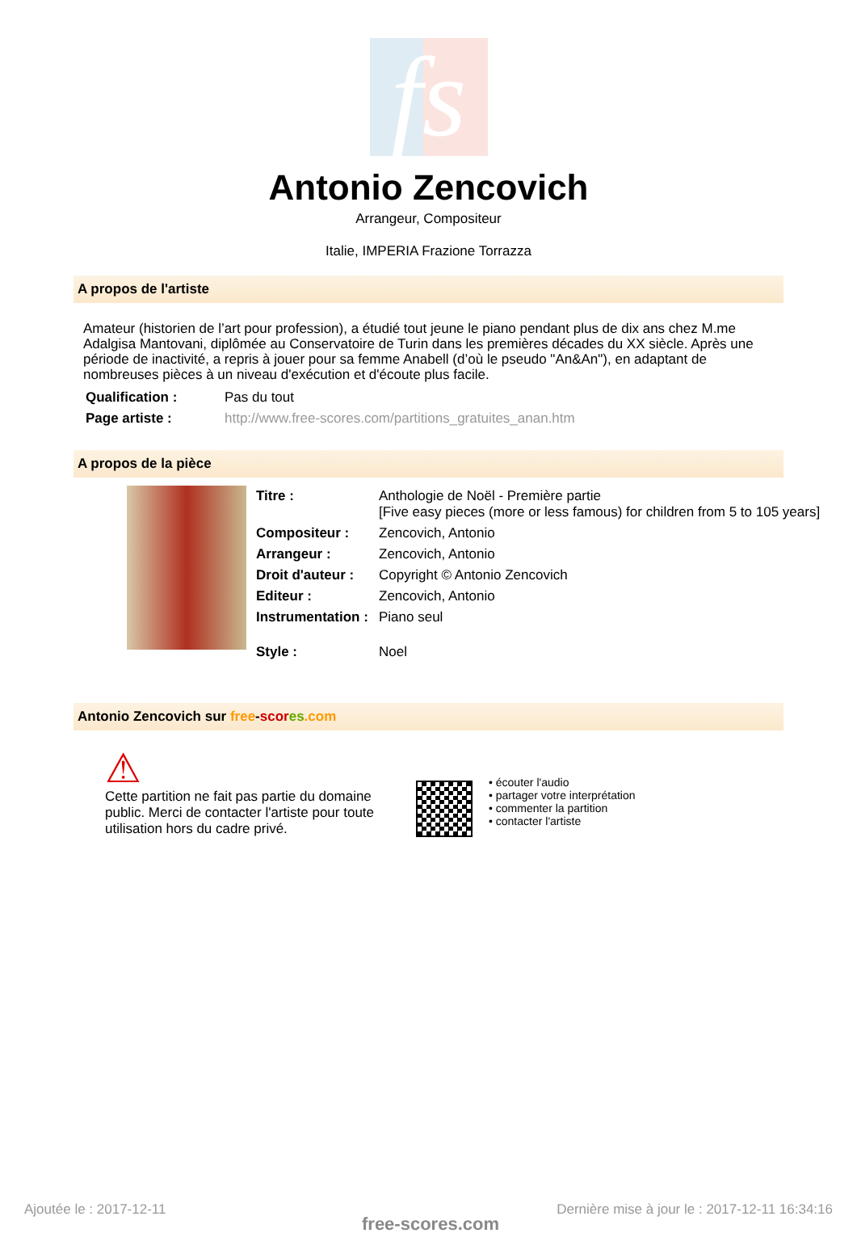fs
Antonio Zencovich
Arrangeur, Compositeur
Italie, IMPERIA Frazione Torrazza
A propos de l'artiste
Amateur (historien de l’art pour profession), a étudié tout jeune le piano pendant plus de dix ans chez M.me Adalgisa Mantovani, diplômée au Conservatoire de Turin dans les premières décades du XX siècle. Après une période de inactivité, a repris à jouer pour sa femme Anabell (d’où le pseudo "An&An"), en adaptant de nombreuses pièces à un niveau d'exécution et d'écoute plus facile.
| Qualification : | Pas du tout |
| Page artiste : | http://www.free-scores.com/partitions_gratuites_anan.htm |
A propos de la pièce
| Titre : | Anthologie de Noël - Première partie [Five easy pieces (more or less famous) for children from 5 to 105 years] |
| Compositeur : | Zencovich, Antonio |
| Arrangeur : | Zencovich, Antonio |
| Droit d'auteur : | Copyright © Antonio Zencovich |
| Editeur : | Zencovich, Antonio |
| Instrumentation : | Piano seul |
| Style : | Noel |
Antonio Zencovich sur free-scor es.com
⚠
Cette partition ne fait pas partie du domaine public. Merci de contacter l'artiste pour toute utilisation hors du cadre privé.
• écouter l'audio
• partager votre interprétation
• commenter la partition
• contacter l'artiste
Ajoutée le : 2017-12-11
free-scores.com
Dernière mise à jour le : 2017-12-11 16:34:16